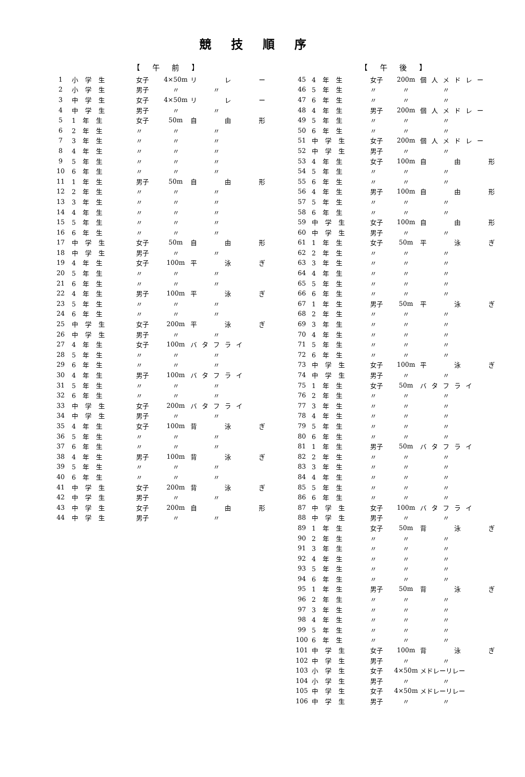競技順序
【 午 前 】
| 1 | 小学生 | 女子 | 4×50m | リ レ ー |
| 2 | 小学生 | 男子 | 〃 | 〃 |
| 3 | 中学生 | 女子 | 4×50m | リ レ ー |
| 4 | 中学生 | 男子 | 〃 | 〃 |
| 5 | 1年生 | 女子 | 50m | 自 由 形 |
| 6 | 2年生 | 〃 | 〃 | 〃 |
| 7 | 3年生 | 〃 | 〃 | 〃 |
| 8 | 4年生 | 〃 | 〃 | 〃 |
| 9 | 5年生 | 〃 | 〃 | 〃 |
| 10 | 6年生 | 〃 | 〃 | 〃 |
| 11 | 1年生 | 男子 | 50m | 自 由 形 |
| 12 | 2年生 | 〃 | 〃 | 〃 |
| 13 | 3年生 | 〃 | 〃 | 〃 |
| 14 | 4年生 | 〃 | 〃 | 〃 |
| 15 | 5年生 | 〃 | 〃 | 〃 |
| 16 | 6年生 | 〃 | 〃 | 〃 |
| 17 | 中学生 | 女子 | 50m | 自 由 形 |
| 18 | 中学生 | 男子 | 〃 | 〃 |
| 19 | 4年生 | 女子 | 100m | 平 泳 ぎ |
| 20 | 5年生 | 〃 | 〃 | 〃 |
| 21 | 6年生 | 〃 | 〃 | 〃 |
| 22 | 4年生 | 男子 | 100m | 平 泳 ぎ |
| 23 | 5年生 | 〃 | 〃 | 〃 |
| 24 | 6年生 | 〃 | 〃 | 〃 |
| 25 | 中学生 | 女子 | 200m | 平 泳 ぎ |
| 26 | 中学生 | 男子 | 〃 | 〃 |
| 27 | 4年生 | 女子 | 100m | バタフライ |
| 28 | 5年生 | 〃 | 〃 | 〃 |
| 29 | 6年生 | 〃 | 〃 | 〃 |
| 30 | 4年生 | 男子 | 100m | バタフライ |
| 31 | 5年生 | 〃 | 〃 | 〃 |
| 32 | 6年生 | 〃 | 〃 | 〃 |
| 33 | 中学生 | 女子 | 200m | バタフライ |
| 34 | 中学生 | 男子 | 〃 | 〃 |
| 35 | 4年生 | 女子 | 100m | 背 泳 ぎ |
| 36 | 5年生 | 〃 | 〃 | 〃 |
| 37 | 6年生 | 〃 | 〃 | 〃 |
| 38 | 4年生 | 男子 | 100m | 背 泳 ぎ |
| 39 | 5年生 | 〃 | 〃 | 〃 |
| 40 | 6年生 | 〃 | 〃 | 〃 |
| 41 | 中学生 | 女子 | 200m | 背 泳 ぎ |
| 42 | 中学生 | 男子 | 〃 | 〃 |
| 43 | 中学生 | 女子 | 200m | 自 由 形 |
| 44 | 中学生 | 男子 | 〃 | 〃 |
【 午 後 】
| 45 | 4年生 | 女子 | 200m | 個人メドレー |
| 46 | 5年生 | 〃 | 〃 | 〃 |
| 47 | 6年生 | 〃 | 〃 | 〃 |
| 48 | 4年生 | 男子 | 200m | 個人メドレー |
| 49 | 5年生 | 〃 | 〃 | 〃 |
| 50 | 6年生 | 〃 | 〃 | 〃 |
| 51 | 中学生 | 女子 | 200m | 個人メドレー |
| 52 | 中学生 | 男子 | 〃 | 〃 |
| 53 | 4年生 | 女子 | 100m | 自 由 形 |
| 54 | 5年生 | 〃 | 〃 | 〃 |
| 55 | 6年生 | 〃 | 〃 | 〃 |
| 56 | 4年生 | 男子 | 100m | 自 由 形 |
| 57 | 5年生 | 〃 | 〃 | 〃 |
| 58 | 6年生 | 〃 | 〃 | 〃 |
| 59 | 中学生 | 女子 | 100m | 自 由 形 |
| 60 | 中学生 | 男子 | 〃 | 〃 |
| 61 | 1年生 | 女子 | 50m | 平 泳 ぎ |
| 62 | 2年生 | 〃 | 〃 | 〃 |
| 63 | 3年生 | 〃 | 〃 | 〃 |
| 64 | 4年生 | 〃 | 〃 | 〃 |
| 65 | 5年生 | 〃 | 〃 | 〃 |
| 66 | 6年生 | 〃 | 〃 | 〃 |
| 67 | 1年生 | 男子 | 50m | 平 泳 ぎ |
| 68 | 2年生 | 〃 | 〃 | 〃 |
| 69 | 3年生 | 〃 | 〃 | 〃 |
| 70 | 4年生 | 〃 | 〃 | 〃 |
| 71 | 5年生 | 〃 | 〃 | 〃 |
| 72 | 6年生 | 〃 | 〃 | 〃 |
| 73 | 中学生 | 女子 | 100m | 平 泳 ぎ |
| 74 | 中学生 | 男子 | 〃 | 〃 |
| 75 | 1年生 | 女子 | 50m | バタフライ |
| 76 | 2年生 | 〃 | 〃 | 〃 |
| 77 | 3年生 | 〃 | 〃 | 〃 |
| 78 | 4年生 | 〃 | 〃 | 〃 |
| 79 | 5年生 | 〃 | 〃 | 〃 |
| 80 | 6年生 | 〃 | 〃 | 〃 |
| 81 | 1年生 | 男子 | 50m | バタフライ |
| 82 | 2年生 | 〃 | 〃 | 〃 |
| 83 | 3年生 | 〃 | 〃 | 〃 |
| 84 | 4年生 | 〃 | 〃 | 〃 |
| 85 | 5年生 | 〃 | 〃 | 〃 |
| 86 | 6年生 | 〃 | 〃 | 〃 |
| 87 | 中学生 | 女子 | 100m | バタフライ |
| 88 | 中学生 | 男子 | 〃 | 〃 |
| 89 | 1年生 | 女子 | 50m | 背 泳 ぎ |
| 90 | 2年生 | 〃 | 〃 | 〃 |
| 91 | 3年生 | 〃 | 〃 | 〃 |
| 92 | 4年生 | 〃 | 〃 | 〃 |
| 93 | 5年生 | 〃 | 〃 | 〃 |
| 94 | 6年生 | 〃 | 〃 | 〃 |
| 95 | 1年生 | 男子 | 50m | 背 泳 ぎ |
| 96 | 2年生 | 〃 | 〃 | 〃 |
| 97 | 3年生 | 〃 | 〃 | 〃 |
| 98 | 4年生 | 〃 | 〃 | 〃 |
| 99 | 5年生 | 〃 | 〃 | 〃 |
| 100 | 6年生 | 〃 | 〃 | 〃 |
| 101 | 中学生 | 女子 | 100m | 背 泳 ぎ |
| 102 | 中学生 | 男子 | 〃 | 〃 |
| 103 | 小学生 | 女子 | 4×50m | メドレーリレー |
| 104 | 小学生 | 男子 | 〃 | 〃 |
| 105 | 中学生 | 女子 | 4×50m | メドレーリレー |
| 106 | 中学生 | 男子 | 〃 | 〃 |